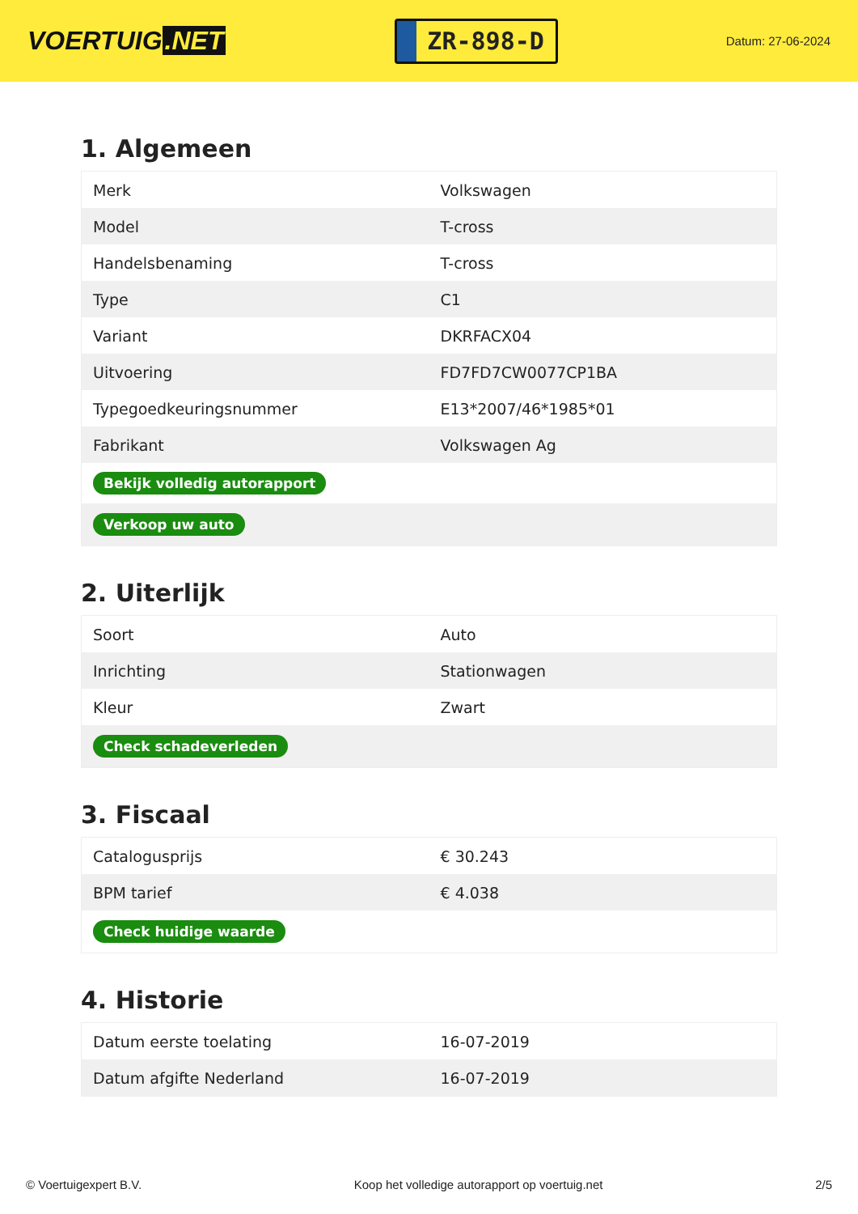VOERTUIG.NET
ZR-898-D
Datum: 27-06-2024
1. Algemeen
| Merk | Volkswagen |
| Model | T-cross |
| Handelsbenaming | T-cross |
| Type | C1 |
| Variant | DKRFACX04 |
| Uitvoering | FD7FD7CW0077CP1BA |
| Typegoedkeuringsnummer | E13*2007/46*1985*01 |
| Fabrikant | Volkswagen Ag |
| Bekijk volledig autorapport | |
| Verkoop uw auto | |
2. Uiterlijk
| Soort | Auto |
| Inrichting | Stationwagen |
| Kleur | Zwart |
| Check schadeverleden | |
3. Fiscaal
| Catalogusprijs | € 30.243 |
| BPM tarief | € 4.038 |
| Check huidige waarde | |
4. Historie
| Datum eerste toelating | 16-07-2019 |
| Datum afgifte Nederland | 16-07-2019 |
© Voertuigexpert B.V. Koop het volledige autorapport op voertuig.net 2/5